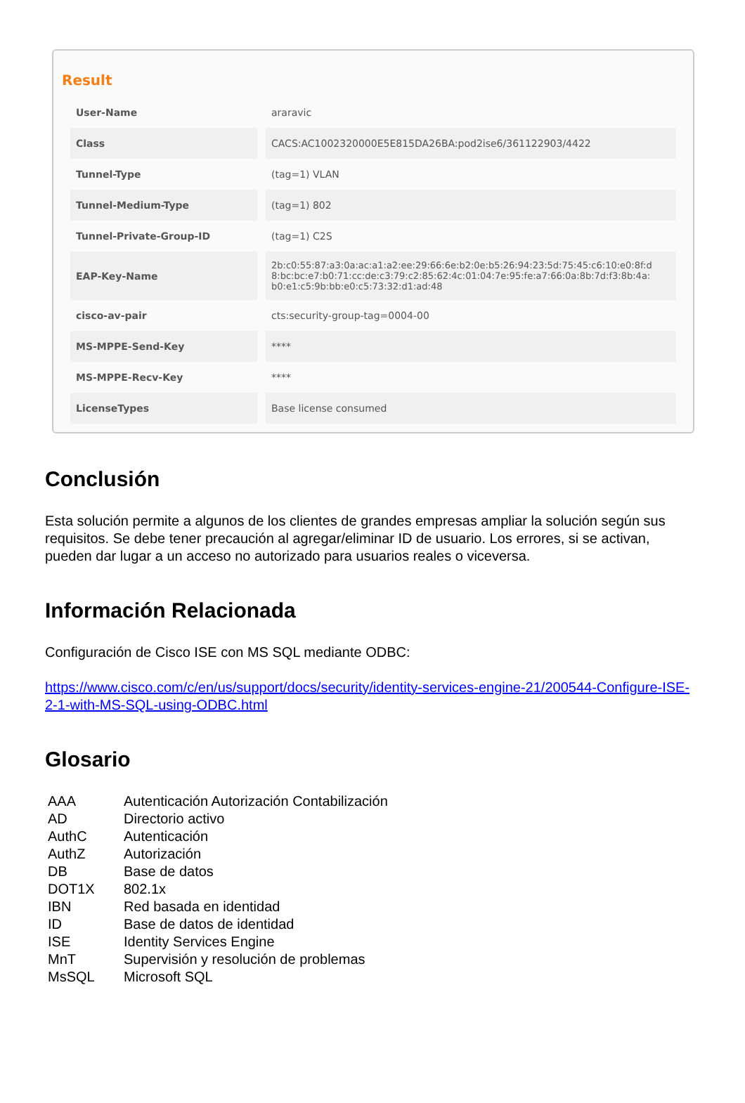Result
| User-Name | araravic |
| Class | CACS:AC1002320000E5E815DA26BA:pod2ise6/361122903/4422 |
| Tunnel-Type | (tag=1) VLAN |
| Tunnel-Medium-Type | (tag=1) 802 |
| Tunnel-Private-Group-ID | (tag=1) C2S |
| EAP-Key-Name | 2b:c0:55:87:a3:0a:ac:a1:a2:ee:29:66:6e:b2:0e:b5:26:94:23:5d:75:45:c6:10:e0:8f:d 8:bc:bc:e7:b0:71:cc:de:c3:79:c2:85:62:4c:01:04:7e:95:fe:a7:66:0a:8b:7d:f3:8b:4a: b0:e1:c5:9b:bb:e0:c5:73:32:d1:ad:48 |
| cisco-av-pair | cts:security-group-tag=0004-00 |
| MS-MPPE-Send-Key | **** |
| MS-MPPE-Recv-Key | **** |
| LicenseTypes | Base license consumed |
Conclusión
Esta solución permite a algunos de los clientes de grandes empresas ampliar la solución según sus requisitos. Se debe tener precaución al agregar/eliminar ID de usuario. Los errores, si se activan, pueden dar lugar a un acceso no autorizado para usuarios reales o viceversa.
Información Relacionada
Configuración de Cisco ISE con MS SQL mediante ODBC:
https://www.cisco.com/c/en/us/support/docs/security/identity-services-engine-21/200544-Configure-ISE-2-1-with-MS-SQL-using-ODBC.html
Glosario
| AAA | Autenticación Autorización Contabilización |
| AD | Directorio activo |
| AuthC | Autenticación |
| AuthZ | Autorización |
| DB | Base de datos |
| DOT1X | 802.1x |
| IBN | Red basada en identidad |
| ID | Base de datos de identidad |
| ISE | Identity Services Engine |
| MnT | Supervisión y resolución de problemas |
| MsSQL | Microsoft SQL |